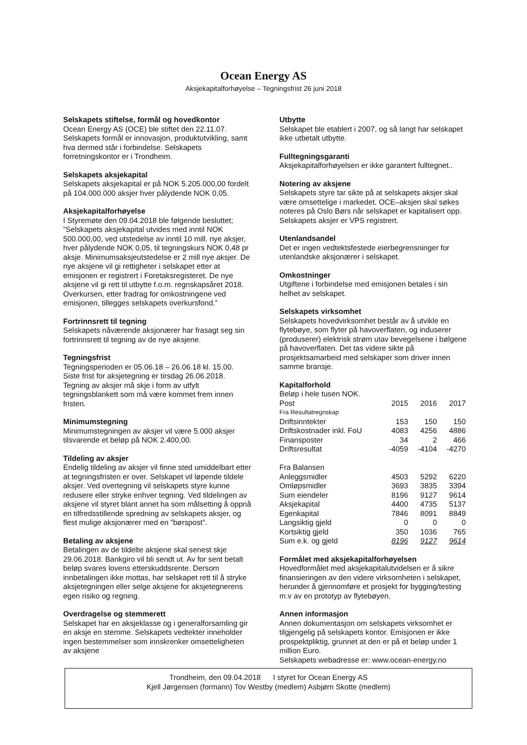Ocean Energy AS
Aksjekapitalforhøyelse – Tegningsfrist 26 juni 2018
Selskapets stiftelse, formål og hovedkontor
Ocean Energy AS (OCE) ble stiftet den 22.11.07. Selskapets formål er innovasjon, produktutvikling, samt hva dermed står i forbindelse. Selskapets forretningskontor er i Trondheim.
Selskapets aksjekapital
Selskapets aksjekapital er på NOK 5.205.000,00 fordelt på 104.000.000 aksjer hver pålydende NOK 0,05.
Aksjekapitalforhøyelse
I Styremøte den 09.04.2018 ble følgende besluttet; ”Selskapets aksjekapital utvides med inntil NOK 500.000,00, ved utstedelse av inntil 10 mill. nye aksjer, hver pålydende NOK 0,05, til tegningskurs NOK 0,48 pr aksje. Minimumsaksjeutstedelse er 2 mill nye aksjer. De nye aksjene vil gi rettigheter i selskapet etter at emisjonen er registrert i Foretaksregisteret. De nye aksjene vil gi rett til utbytte f.o.m. regnskapsåret 2018. Overkursen, etter fradrag for omkostningene ved emisjonen, tillegges selskapets overkursfond.”
Fortrinnsrett til tegning
Selskapets nåværende aksjonærer har frasagt seg sin fortrinnsrett til tegning av de nye aksjene.
Tegningsfrist
Tegningsperioden er 05.06.18 – 26.06.18 kl. 15.00. Siste frist for aksjetegning er tirsdag 26.06.2018. Tegning av aksjer må skje i form av utfylt tegningsblankett som må være kommet frem innen fristen.
Minimumstegning
Minimumstegningen av aksjer vil være 5.000 aksjer tilsvarende et beløp på NOK 2.400,00.
Tildeling av aksjer
Endelig tildeling av aksjer vil finne sted umiddelbart etter at tegningsfristen er over. Selskapet vil løpende tildele aksjer. Ved overtegning vil selskapets styre kunne redusere eller stryke enhver tegning. Ved tildelingen av aksjene vil styret blant annet ha som målsetting å oppnå en tilfredsstillende spredning av selskapets aksjer, og flest mulige aksjonærer med en ”børspost”.
Betaling av aksjene
Betalingen av de tildelte aksjene skal senest skje 29.06.2018. Bankgiro vil bli sendt ut. Av for sent betalt beløp svares lovens etterskuddsrente. Dersom innbetalingen ikke mottas, har selskapet rett til å stryke aksjetegningen eller selge aksjene for aksjetegnerens egen risiko og regning.
Overdragelse og stemmerett
Selskapet har en aksjeklasse og i generalforsamling gir en aksje en stemme. Selskapets vedtekter inneholder ingen bestemmelser som innskrenker omsetteligheten av aksjene
Utbytte
Selskapet ble etablert i 2007, og så langt har selskapet ikke utbetalt utbytte.
Fulltegningsgaranti
Aksjekapitalforhøyelsen er ikke garantert fulltegnet..
Notering av aksjene
Selskapets styre tar sikte på at selskapets aksjer skal være omsettelige i markedet. OCE–aksjen skal søkes noteres på Oslo Børs når selskapet er kapitalisert opp. Selskapets aksjer er VPS registrert.
Utenlandsandel
Det er ingen vedtektsfestede eierbegrensninger for utenlandske aksjonærer i selskapet.
Omkostninger
Utgiftene i forbindelse med emisjonen betales i sin helhet av selskapet.
Selskapets virksomhet
Selskapets hovedvirksomhet består av å utvikle en flytebøye, som flyter på havoverflaten, og induserer (produserer) elektrisk strøm utav bevegelsene i bølgene på havoverflaten. Det tas videre sikte på prosjektsamarbeid med selskaper som driver innen samme bransje.
Kapitalforhold
Beløp i hele tusen NOK.
| Post | 2015 | 2016 | 2017 |
| Fra Resultatregnskap | | | |
| Driftsinntekter | 153 | 150 | 150 |
| Driftskostnader inkl. FoU | 4083 | 4256 | 4886 |
| Finansposter | 34 | 2 | 466 |
| Driftsresultat | -4059 | -4104 | -4270 |
| Fra Balansen | | | |
| Anleggsmidler | 4503 | 5292 | 6220 |
| Omløpsmidler | 3693 | 3835 | 3394 |
| Sum eiendeler | 8196 | 9127 | 9614 |
| Aksjekapital | 4400 | 4735 | 5137 |
| Egenkapital | 7846 | 8091 | 8849 |
| Langsiktig gjeld | 0 | 0 | 0 |
| Kortsiktig gjeld | 350 | 1036 | 765 |
| Sum e.k. og gjeld | 8196 | 9127 | 9614 |
Formålet med aksjekapitalforhøyelsen
Hovedformålet med aksjekapitalutvidelsen er å sikre finansieringen av den videre virksomheten i selskapet, herunder å gjennomføre et prosjekt for bygging/testing m.v av en prototyp av flytebøyen.
Annen informasjon
Annen dokumentasjon om selskapets virksomhet er tilgjengelig på selskapets kontor. Emisjonen er ikke prospektpliktig, grunnet at den er på et beløp under 1 million Euro.
Selskapets webadresse er: www.ocean-energy.no
Trondheim, den 09.04.2018 I styret for Ocean Energy AS
Kjell Jørgensen (formann) Tov Westby (medlem) Asbjørn Skotte (medlem)